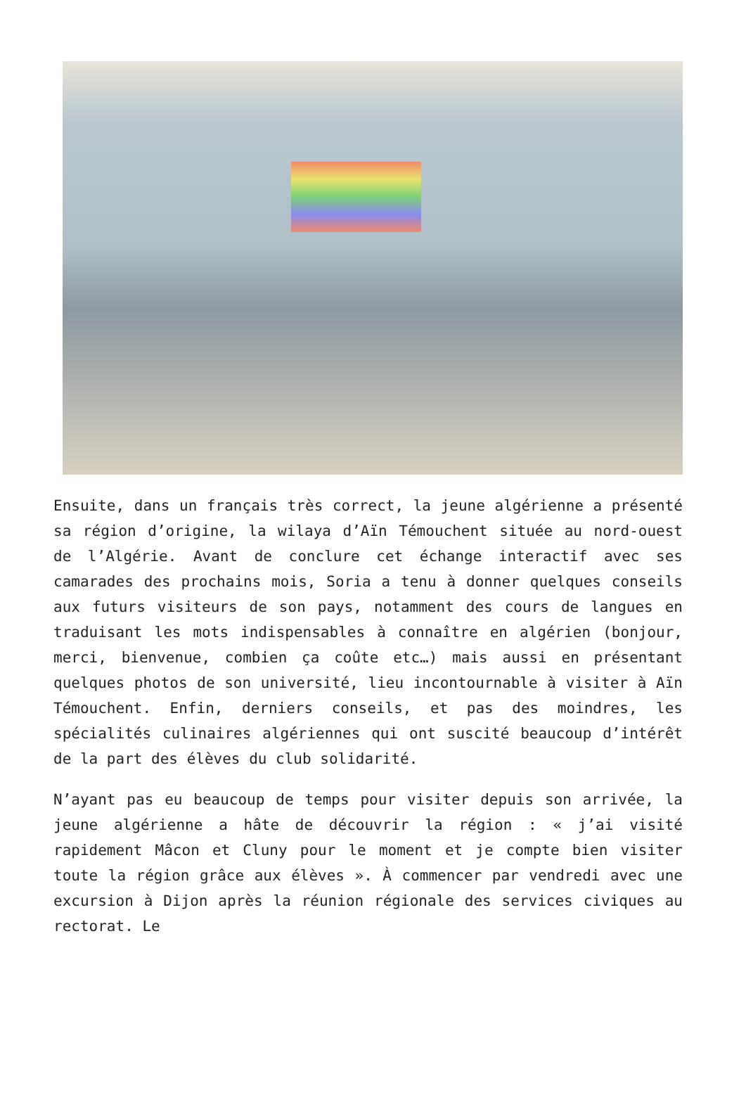Ensuite, dans un français très correct, la jeune algérienne a présenté sa région d’origine, la wilaya d’Aïn Témouchent située au nord-ouest de l’Algérie. Avant de conclure cet échange interactif avec ses camarades des prochains mois, Soria a tenu à donner quelques conseils aux futurs visiteurs de son pays, notamment des cours de langues en traduisant les mots indispensables à connaître en algérien (bonjour, merci, bienvenue, combien ça coûte etc…) mais aussi en présentant quelques photos de son université, lieu incontournable à visiter à Aïn Témouchent. Enfin, derniers conseils, et pas des moindres, les spécialités culinaires algériennes qui ont suscité beaucoup d’intérêt de la part des élèves du club solidarité.
N’ayant pas eu beaucoup de temps pour visiter depuis son arrivée, la jeune algérienne a hâte de découvrir la région : « j’ai visité rapidement Mâcon et Cluny pour le moment et je compte bien visiter toute la région grâce aux élèves ». À commencer par vendredi avec une excursion à Dijon après la réunion régionale des services civiques au rectorat. Le